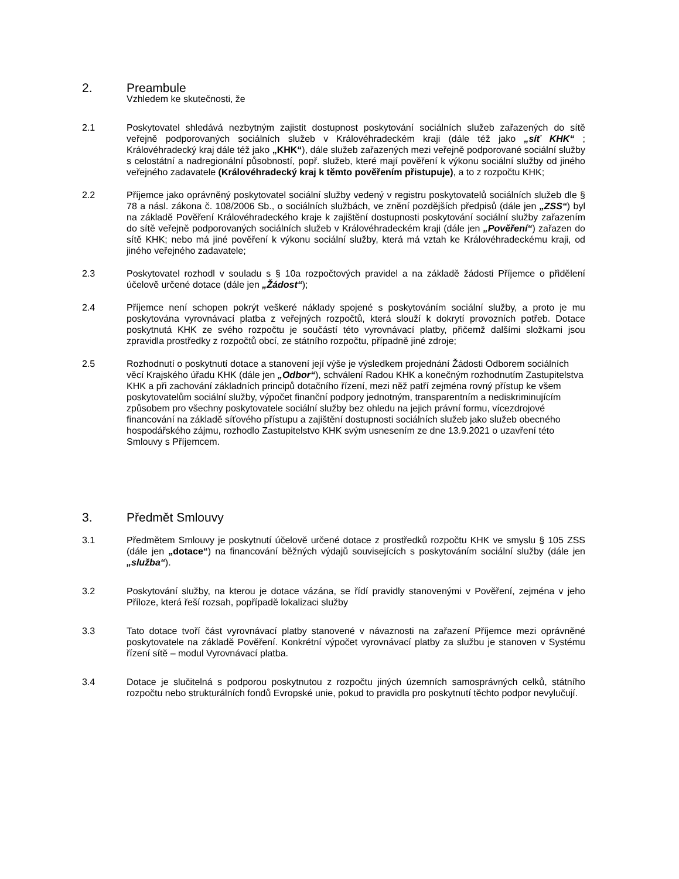2. Preambule
Vzhledem ke skutečnosti, že
2.1 Poskytovatel shledává nezbytným zajistit dostupnost poskytování sociálních služeb zařazených do sítě veřejně podporovaných sociálních služeb v Královéhradeckém kraji (dále též jako „síť KHK“ ; Královéhradecký kraj dále též jako „KHK“), dále služeb zařazených mezi veřejně podporované sociální služby s celostátní a nadregionální působností, popř. služeb, které mají pověření k výkonu sociální služby od jiného veřejného zadavatele (Královéhradecký kraj k těmto pověřením přistupuje), a to z rozpočtu KHK;
2.2 Příjemce jako oprávněný poskytovatel sociální služby vedený v registru poskytovatelů sociálních služeb dle § 78 a násl. zákona č. 108/2006 Sb., o sociálních službách, ve znění pozdějších předpisů (dále jen „ZSS“) byl na základě Pověření Královéhradeckého kraje k zajištění dostupnosti poskytování sociální služby zařazením do sítě veřejně podporovaných sociálních služeb v Královéhradeckém kraji (dále jen „Pověření“) zařazen do sítě KHK; nebo má jiné pověření k výkonu sociální služby, která má vztah ke Královéhradeckému kraji, od jiného veřejného zadavatele;
2.3 Poskytovatel rozhodl v souladu s § 10a rozpočtových pravidel a na základě žádosti Příjemce o přidělení účelově určené dotace (dále jen „Žádost“);
2.4 Příjemce není schopen pokrýt veškeré náklady spojené s poskytováním sociální služby, a proto je mu poskytována vyrovnávací platba z veřejných rozpočtů, která slouží k dokrytí provozních potřeb. Dotace poskytnutá KHK ze svého rozpočtu je součástí této vyrovnávací platby, přičemž dalšími složkami jsou zpravidla prostředky z rozpočtů obcí, ze státního rozpočtu, případně jiné zdroje;
2.5 Rozhodnutí o poskytnutí dotace a stanovení její výše je výsledkem projednání Žádosti Odborem sociálních věcí Krajského úřadu KHK (dále jen „Odbor“), schválení Radou KHK a konečným rozhodnutím Zastupitelstva KHK a při zachování základních principů dotačního řízení, mezi něž patří zejména rovný přístup ke všem poskytovatelům sociální služby, výpočet finanční podpory jednotným, transparentním a nediskriminujícím způsobem pro všechny poskytovatele sociální služby bez ohledu na jejich právní formu, vícezdrojové financování na základě síťového přístupu a zajištění dostupnosti sociálních služeb jako služeb obecného hospodářského zájmu, rozhodlo Zastupitelstvo KHK svým usnesením ze dne 13.9.2021 o uzavření této Smlouvy s Příjemcem.
3. Předmět Smlouvy
3.1 Předmětem Smlouvy je poskytnutí účelově určené dotace z prostředků rozpočtu KHK ve smyslu § 105 ZSS (dále jen „dotace“) na financování běžných výdajů souvisejících s poskytováním sociální služby (dále jen „služba“).
3.2 Poskytování služby, na kterou je dotace vázána, se řídí pravidly stanovenými v Pověření, zejména v jeho Příloze, která řeší rozsah, popřípadě lokalizaci služby
3.3 Tato dotace tvoří část vyrovnávací platby stanovené v návaznosti na zařazení Příjemce mezi oprávněné poskytovatele na základě Pověření. Konkrétní výpočet vyrovnávací platby za službu je stanoven v Systému řízení sítě – modul Vyrovnávací platba.
3.4 Dotace je slučitelná s podporou poskytnutou z rozpočtu jiných územních samosprávných celků, státního rozpočtu nebo strukturálních fondů Evropské unie, pokud to pravidla pro poskytnutí těchto podpor nevylučují.